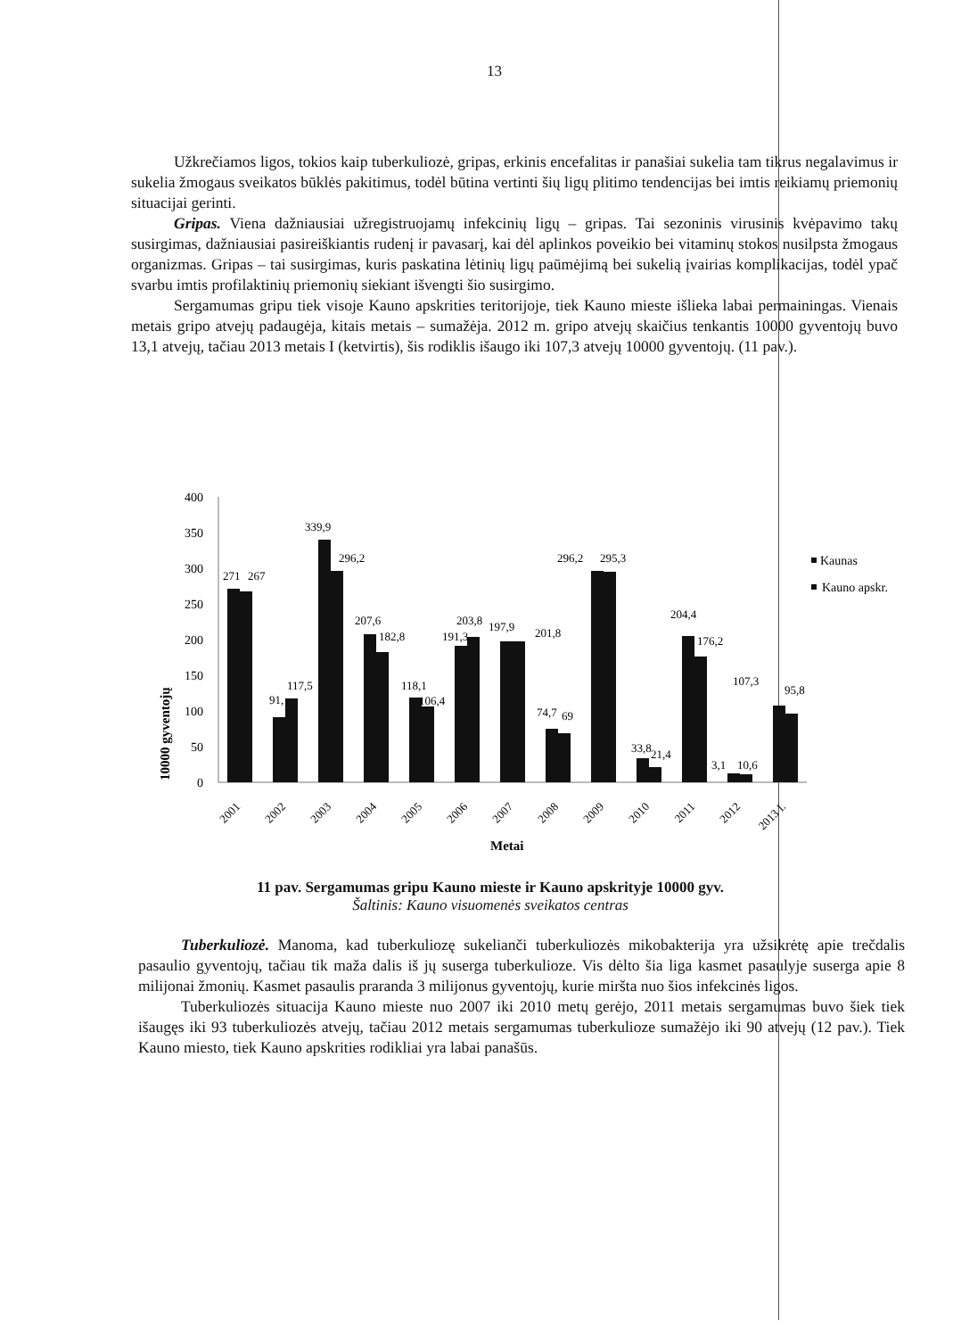13
Užkrečiamos ligos, tokios kaip tuberkuliozė, gripas, erkinis encefalitas ir panašiai sukelia tam tikrus negalavimus ir sukelia žmogaus sveikatos būklės pakitimus, todėl būtina vertinti šių ligų plitimo tendencijas bei imtis reikiamų priemonių situacijai gerinti.
Gripas. Viena dažniausiai užregistruojamų infekcinių ligų – gripas. Tai sezoninis virusinis kvėpavimo takų susirgimas, dažniausiai pasireiškiantis rudenį ir pavasarį, kai dėl aplinkos poveikio bei vitaminų stokos nusilpsta žmogaus organizmas. Gripas – tai susirgimas, kuris paskatina lėtinių ligų paūmėjimą bei sukelią įvairias komplikacijas, todėl ypač svarbu imtis profilaktinių priemonių siekiant išvengti šio susirgimo.
Sergamumas gripu tiek visoje Kauno apskrities teritorijoje, tiek Kauno mieste išlieka labai permainingas. Vienais metais gripo atvejų padaugėja, kitais metais – sumažėja. 2012 m. gripo atvejų skaičius tenkantis 10000 gyventojų buvo 13,1 atvejų, tačiau 2013 metais I (ketvirtis), šis rodiklis išaugo iki 107,3 atvejų 10000 gyventojų. (11 pav.).
10000 gyventojų
400
350
300
250
200
150
100
50
0
271
267
117,5
91,
339,9
296,2
207,6
182,8
118,1
106,4
191,3
203,8
197,9
201,8
74,7
69
296,2
295,3
33,8
21,4
204,4
176,2
3,1
10,6
107,3
95,8
2001
2002
2003
2004
2005
2006
2007
2008
2009
2010
2011
2012
2013 I.
Metai
Kaunas
Kauno apskr.
11 pav. Sergamumas gripu Kauno mieste ir Kauno apskrityje 10000 gyv.
Šaltinis: Kauno visuomenės sveikatos centras
Tuberkuliozė. Manoma, kad tuberkuliozę sukelianči tuberkuliozės mikobakterija yra užsikrėtę apie trečdalis pasaulio gyventojų, tačiau tik maža dalis iš jų suserga tuberkulioze. Vis dėlto šia liga kasmet pasaulyje suserga apie 8 milijonai žmonių. Kasmet pasaulis praranda 3 milijonus gyventojų, kurie miršta nuo šios infekcinės ligos.
Tuberkuliozės situacija Kauno mieste nuo 2007 iki 2010 metų gerėjo, 2011 metais sergamumas buvo šiek tiek išaugęs iki 93 tuberkuliozės atvejų, tačiau 2012 metais sergamumas tuberkulioze sumažėjo iki 90 atvejų (12 pav.). Tiek Kauno miesto, tiek Kauno apskrities rodikliai yra labai panašūs.